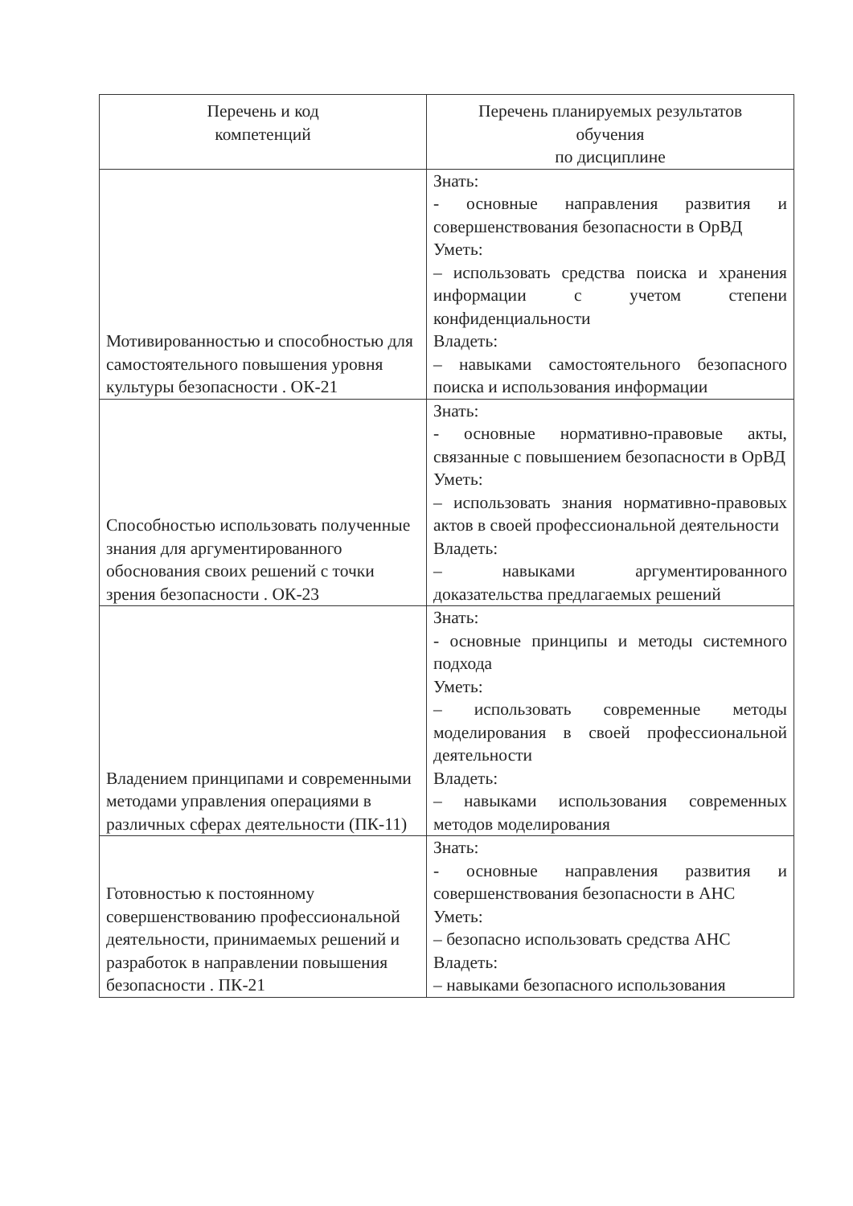| Перечень и код компетенций | Перечень планируемых результатов обучения по дисциплине |
| --- | --- |
| Мотивированностью и способностью для самостоятельного повышения уровня культуры безопасности . ОК-21 | Знать: - основные направления развития и совершенствования безопасности в ОрВД Уметь: – использовать средства поиска и хранения информации с учетом степени конфиденциальности Владеть: – навыками самостоятельного безопасного поиска и использования информации |
| Способностью использовать полученные знания для аргументированного обоснования своих решений с точки зрения безопасности . ОК-23 | Знать: - основные нормативно-правовые акты, связанные с повышением безопасности в ОрВД Уметь: – использовать знания нормативно-правовых актов в своей профессиональной деятельности Владеть: – навыками аргументированного доказательства предлагаемых решений |
| Владением принципами и современными методами управления операциями в различных сферах деятельности (ПК-11) | Знать: - основные принципы и методы системного подхода Уметь: – использовать современные методы моделирования в своей профессиональной деятельности Владеть: – навыками использования современных методов моделирования |
| Готовностью к постоянному совершенствованию профессиональной деятельности, принимаемых решений и разработок в направлении повышения безопасности . ПК-21 | Знать: - основные направления развития и совершенствования безопасности в АНС Уметь: – безопасно использовать средства АНС Владеть: – навыками безопасного использования |